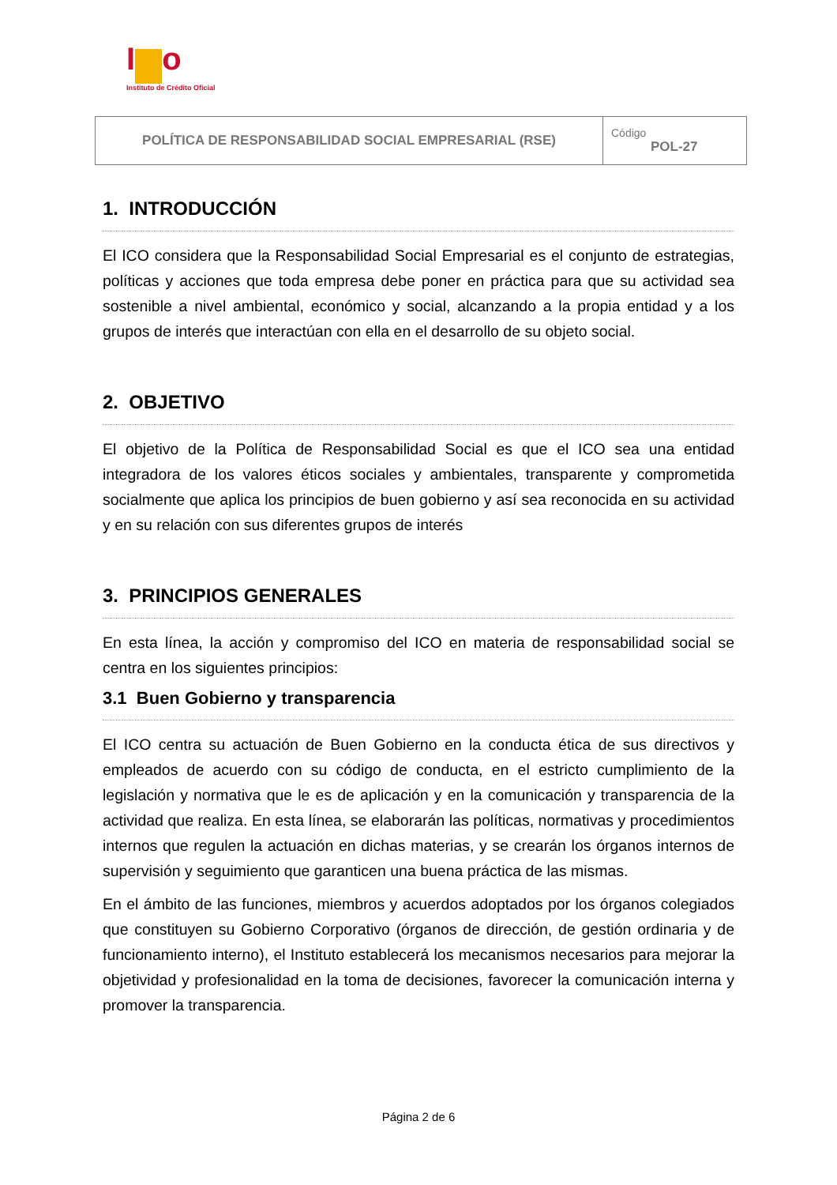I o
Instituto de Crédito Oficial
| POLÍTICA DE RESPONSABILIDAD SOCIAL EMPRESARIAL (RSE) | Código POL-27 |
1. INTRODUCCIÓN
El ICO considera que la Responsabilidad Social Empresarial es el conjunto de estrategias, políticas y acciones que toda empresa debe poner en práctica para que su actividad sea sostenible a nivel ambiental, económico y social, alcanzando a la propia entidad y a los grupos de interés que interactúan con ella en el desarrollo de su objeto social.
2. OBJETIVO
El objetivo de la Política de Responsabilidad Social es que el ICO sea una entidad integradora de los valores éticos sociales y ambientales, transparente y comprometida socialmente que aplica los principios de buen gobierno y así sea reconocida en su actividad y en su relación con sus diferentes grupos de interés
3. PRINCIPIOS GENERALES
En esta línea, la acción y compromiso del ICO en materia de responsabilidad social se centra en los siguientes principios:
3.1 Buen Gobierno y transparencia
El ICO centra su actuación de Buen Gobierno en la conducta ética de sus directivos y empleados de acuerdo con su código de conducta, en el estricto cumplimiento de la legislación y normativa que le es de aplicación y en la comunicación y transparencia de la actividad que realiza. En esta línea, se elaborarán las políticas, normativas y procedimientos internos que regulen la actuación en dichas materias, y se crearán los órganos internos de supervisión y seguimiento que garanticen una buena práctica de las mismas.
En el ámbito de las funciones, miembros y acuerdos adoptados por los órganos colegiados que constituyen su Gobierno Corporativo (órganos de dirección, de gestión ordinaria y de funcionamiento interno), el Instituto establecerá los mecanismos necesarios para mejorar la objetividad y profesionalidad en la toma de decisiones, favorecer la comunicación interna y promover la transparencia.
Página 2 de 6